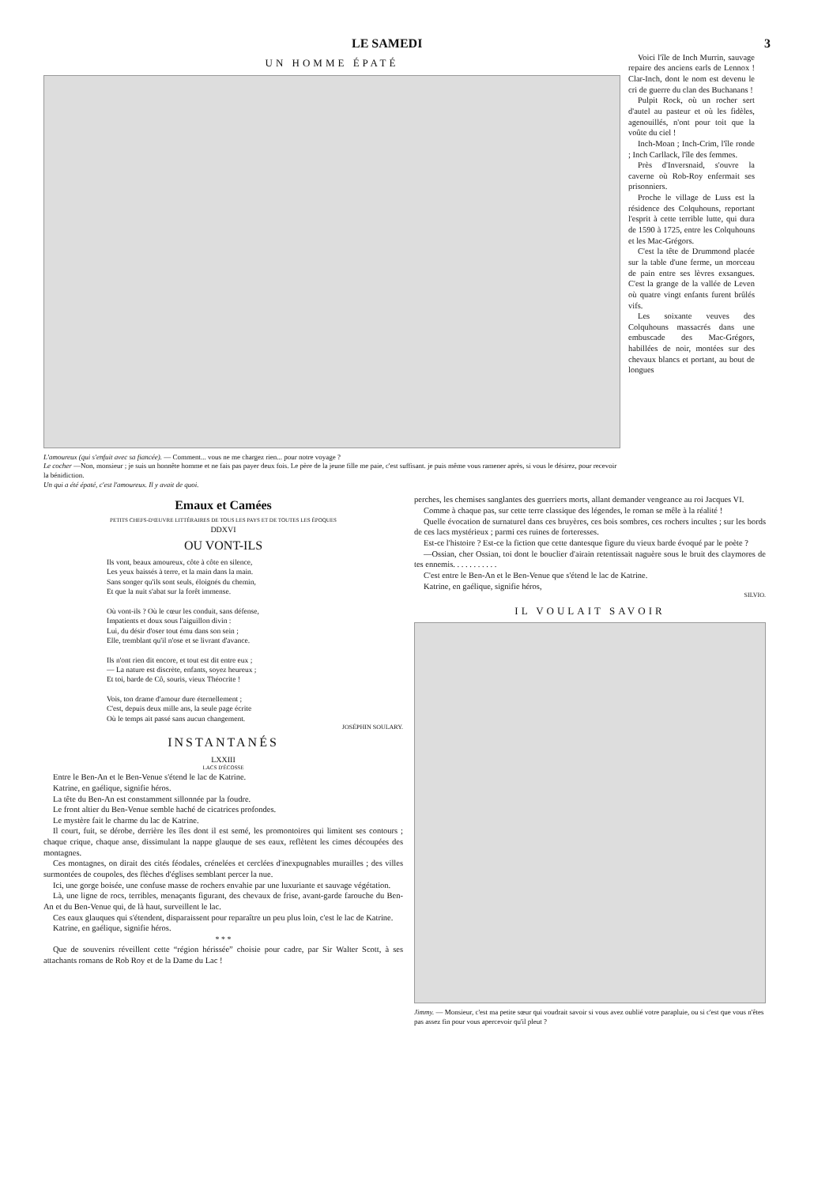LE SAMEDI 3
UN HOMME ÉPATÉ
L'amoureux (qui s'enfuit avec sa fiancée). — Comment... vous ne me chargez rien... pour notre voyage ?
Le cocher —Non, monsieur ; je suis un honnête homme et ne fais pas payer deux fois. Le père de la jeune fille me paie, c'est suffisant. je puis même vous ramener après, si vous le désirez, pour recevoir la bénidiction.
Un qui a été épaté, c'est l'amoureux. Il y avait de quoi.
Voici l'île de Inch Murrin, sauvage repaire des anciens earls de Lennox ! Clar-Inch, dont le nom est devenu le cri de guerre du clan des Buchanans !
Pulpit Rock, où un rocher sert d'autel au pasteur et où les fidèles, agenouillés, n'ont pour toit que la voûte du ciel !
Inch-Moan ; Inch-Crim, l'île ronde ; Inch Carllack, l'île des femmes.
Près d'Inversnaid, s'ouvre la caverne où Rob-Roy enfermait ses prisonniers.
Proche le village de Luss est la résidence des Colquhouns, reportant l'esprit à cette terrible lutte, qui dura de 1590 à 1725, entre les Colquhouns et les Mac-Grégors.
C'est la tête de Drummond placée sur la table d'une ferme, un morceau de pain entre ses lèvres exsangues. C'est la grange de la vallée de Leven où quatre vingt enfants furent brûlés vifs.
Les soixante veuves des Colquhouns massacrés dans une embuscade des Mac-Grégors, habillées de noir, montées sur des chevaux blancs et portant, au bout de longues
Emaux et Camées
PETITS CHEFS-D'ŒUVRE LITTÉRAIRES DE TOUS LES PAYS ET DE TOUTES LES ÉPOQUES
DDXVI
OU VONT-ILS
Ils vont, beaux amoureux, côte à côte en silence,
Les yeux baissés à terre, et la main dans la main.
Sans songer qu'ils sont seuls, éloignés du chemin,
Et que la nuit s'abat sur la forêt immense.
Où vont-ils ? Où le cœur les conduit, sans défense,
Impatients et doux sous l'aiguillon divin :
Lui, du désir d'oser tout ému dans son sein ;
Elle, tremblant qu'il n'ose et se livrant d'avance.
Ils n'ont rien dit encore, et tout est dit entre eux ;
— La nature est discrète, enfants, soyez heureux ;
Et toi, barde de Cô, souris, vieux Théocrite !
Vois, ton drame d'amour dure éternellement ;
C'est, depuis deux mille ans, la seule page écrite
Où le temps ait passé sans aucun changement.
JOSÉPHIN SOULARY.
INSTANTANÉS
LXXIII
LACS D'ÉCOSSE
Entre le Ben-An et le Ben-Venue s'étend le lac de Katrine.
Katrine, en gaélique, signifie héros.
La tête du Ben-An est constamment sillonnée par la foudre.
Le front altier du Ben-Venue semble haché de cicatrices profondes.
Le mystère fait le charme du lac de Katrine.
Il court, fuit, se dérobe, derrière les îles dont il est semé, les promontoires qui limitent ses contours ; chaque crique, chaque anse, dissimulant la nappe glauque de ses eaux, reflètent les cimes découpées des montagnes.
Ces montagnes, on dirait des cités féodales, crénelées et cerclées d'inexpugnables murailles ; des villes surmontées de coupoles, des flèches d'églises semblant percer la nue.
Ici, une gorge boisée, une confuse masse de rochers envahie par une luxuriante et sauvage végétation.
Là, une ligne de rocs, terribles, menaçants figurant, des chevaux de frise, avant-garde farouche du Ben-An et du Ben-Venue qui, de là haut, surveillent le lac.
Ces eaux glauques qui s'étendent, disparaissent pour reparaître un peu plus loin, c'est le lac de Katrine.
Katrine, en gaélique, signifie héros.
* * *
Que de souvenirs réveillent cette “région hérissée” choisie pour cadre, par Sir Walter Scott, à ses attachants romans de Rob Roy et de la Dame du Lac !
perches, les chemises sanglantes des guerriers morts, allant demander vengeance au roi Jacques VI.
Comme à chaque pas, sur cette terre classique des légendes, le roman se mêle à la réalité !
Quelle évocation de surnaturel dans ces bruyères, ces bois sombres, ces rochers incultes ; sur les bords de ces lacs mystérieux ; parmi ces ruines de forteresses.
Est-ce l'histoire ? Est-ce la fiction que cette dantesque figure du vieux barde évoqué par le poète ?
—Ossian, cher Ossian, toi dont le bouclier d'airain retentissait naguère sous le bruit des claymores de tes ennemis. . . . . . . . . . .
C'est entre le Ben-An et le Ben-Venue que s'étend le lac de Katrine.
Katrine, en gaélique, signifie héros,
SILVIO.
IL VOULAIT SAVOIR
Jimmy. — Monsieur, c'est ma petite sœur qui voudrait savoir si vous avez oublié votre parapluie, ou si c'est que vous n'êtes pas assez fin pour vous apercevoir qu'il pleut ?